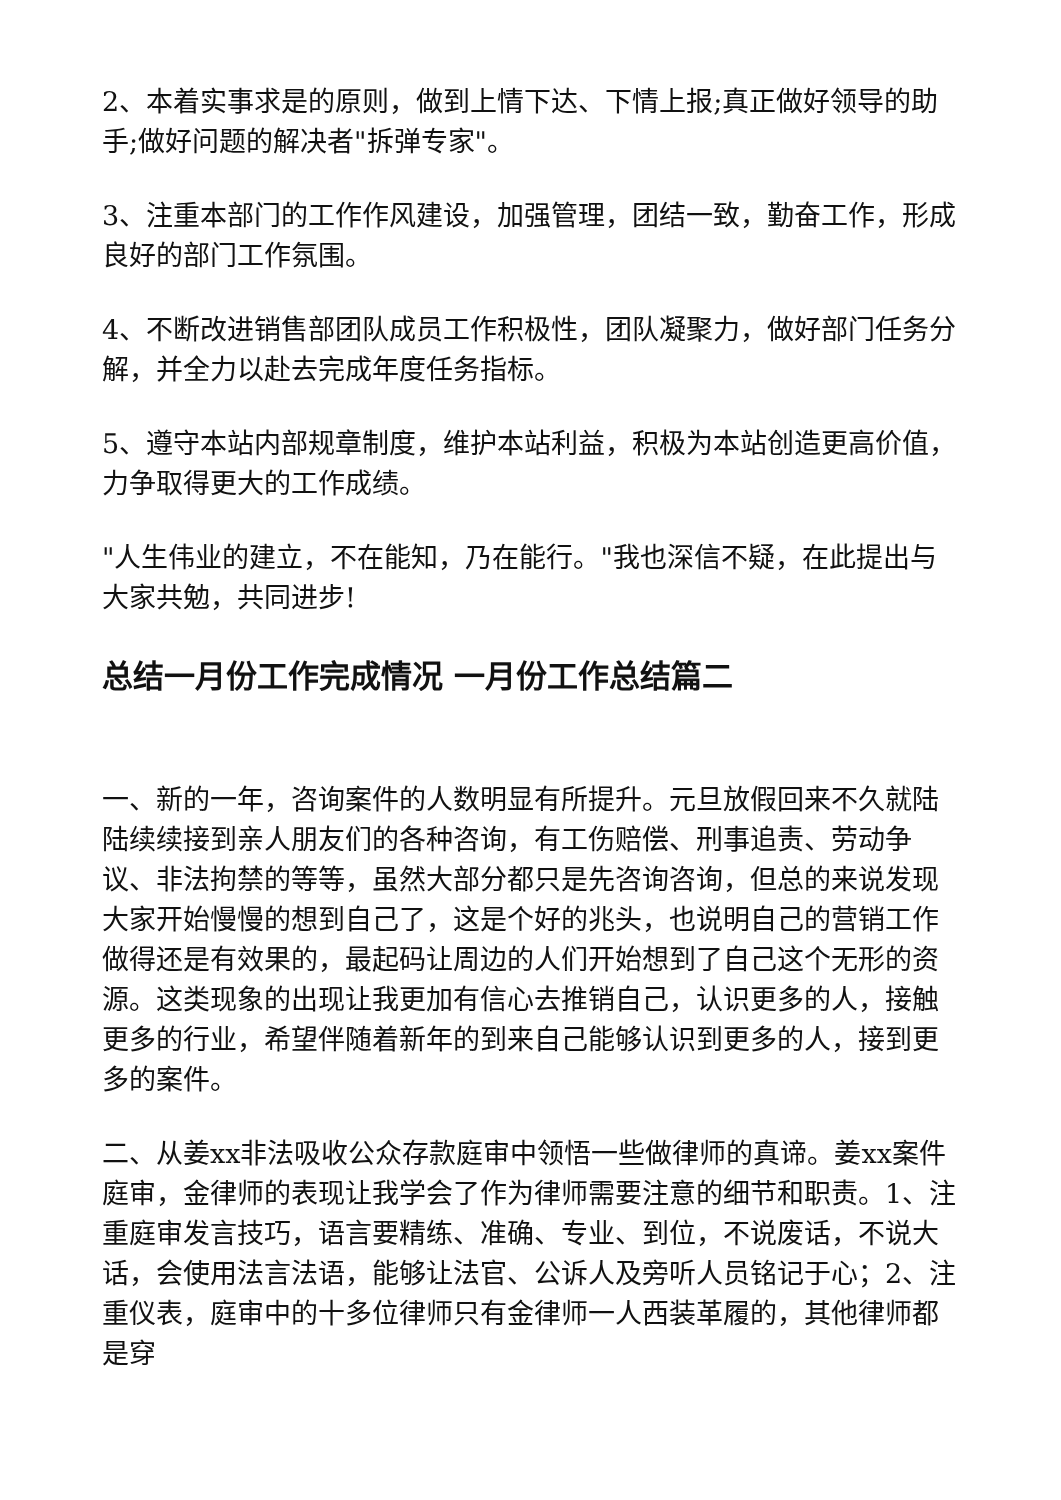2、本着实事求是的原则，做到上情下达、下情上报;真正做好领导的助手;做好问题的解决者"拆弹专家"。
3、注重本部门的工作作风建设，加强管理，团结一致，勤奋工作，形成良好的部门工作氛围。
4、不断改进销售部团队成员工作积极性，团队凝聚力，做好部门任务分解，并全力以赴去完成年度任务指标。
5、遵守本站内部规章制度，维护本站利益，积极为本站创造更高价值，力争取得更大的工作成绩。
"人生伟业的建立，不在能知，乃在能行。"我也深信不疑，在此提出与大家共勉，共同进步!
总结一月份工作完成情况 一月份工作总结篇二
一、新的一年，咨询案件的人数明显有所提升。元旦放假回来不久就陆陆续续接到亲人朋友们的各种咨询，有工伤赔偿、刑事追责、劳动争议、非法拘禁的等等，虽然大部分都只是先咨询咨询，但总的来说发现大家开始慢慢的想到自己了，这是个好的兆头，也说明自己的营销工作做得还是有效果的，最起码让周边的人们开始想到了自己这个无形的资源。这类现象的出现让我更加有信心去推销自己，认识更多的人，接触更多的行业，希望伴随着新年的到来自己能够认识到更多的人，接到更多的案件。
二、从姜xx非法吸收公众存款庭审中领悟一些做律师的真谛。姜xx案件庭审，金律师的表现让我学会了作为律师需要注意的细节和职责。1、注重庭审发言技巧，语言要精练、准确、专业、到位，不说废话，不说大话，会使用法言法语，能够让法官、公诉人及旁听人员铭记于心；2、注重仪表，庭审中的十多位律师只有金律师一人西装革履的，其他律师都是穿